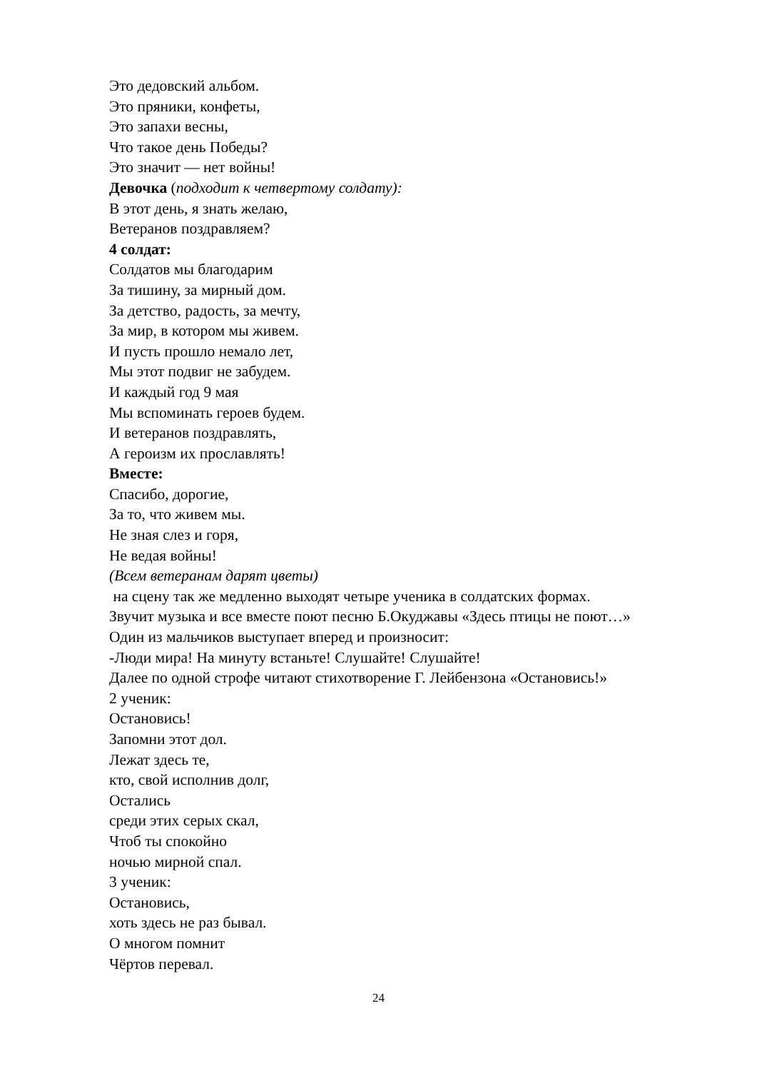Это дедовский альбом.
Это пряники, конфеты,
Это запахи весны,
Что такое день Победы?
Это значит — нет войны!
Девочка (подходит к четвертому солдату):
В этот день, я знать желаю,
Ветеранов поздравляем?
4 солдат:
Солдатов мы благодарим
За тишину, за мирный дом.
За детство, радость, за мечту,
За мир, в котором мы живем.
И пусть прошло немало лет,
Мы этот подвиг не забудем.
И каждый год 9 мая
Мы вспоминать героев будем.
И ветеранов поздравлять,
А героизм их прославлять!
Вместе:
Спасибо, дорогие,
За то, что живем мы.
Не зная слез и горя,
Не ведая войны!
(Всем ветеранам дарят цветы)
на сцену так же медленно выходят четыре ученика в солдатских формах.
Звучит музыка и все вместе поют песню Б.Окуджавы «Здесь птицы не поют…»
Один из мальчиков выступает вперед и произносит:
-Люди мира! На минуту встаньте! Слушайте! Слушайте!
Далее по одной строфе читают стихотворение Г. Лейбензона «Остановись!»
2 ученик:
Остановись!
Запомни этот дол.
Лежат здесь те,
кто, свой исполнив долг,
Остались
среди этих серых скал,
Чтоб ты спокойно
ночью мирной спал.
3 ученик:
Остановись,
хоть здесь не раз бывал.
О многом помнит
Чёртов перевал.
24